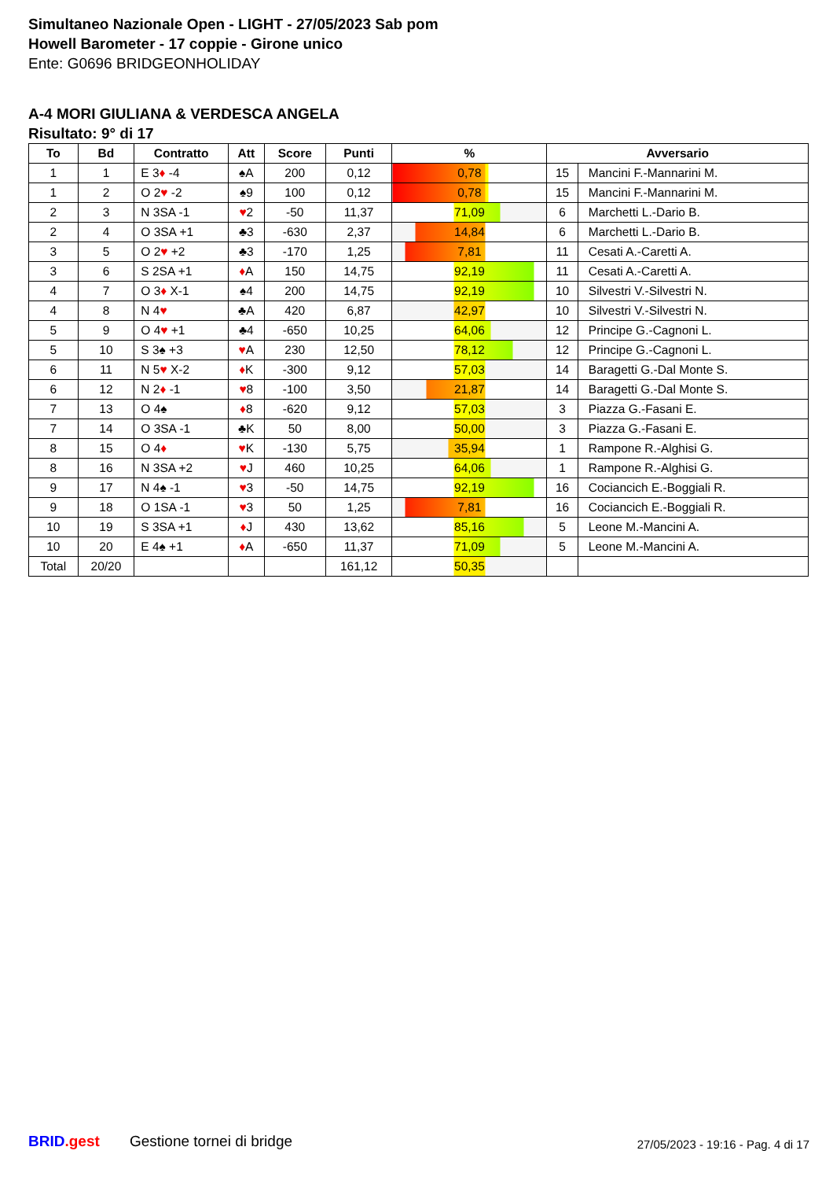Simultaneo Nazionale Open - LIGHT - 27/05/2023 Sab pom
Howell Barometer - 17 coppie - Girone unico
Ente: G0696 BRIDGEONHOLIDAY
A-4 MORI GIULIANA & VERDESCA ANGELA
Risultato: 9° di 17
| To | Bd | Contratto | Att | Score | Punti | % | Avversario | |
| --- | --- | --- | --- | --- | --- | --- | --- | --- |
| 1 | 1 | E 3 ♦ -4 | ♠A | 200 | 0,12 | 0,78 | 15 | Mancini F.-Mannarini M. |
| 1 | 2 | O 2 ♥ -2 | ♠9 | 100 | 0,12 | 0,78 | 15 | Mancini F.-Mannarini M. |
| 2 | 3 | N 3SA -1 | ♥ 2 | -50 | 11,37 | 71,09 | 6 | Marchetti L.-Dario B. |
| 2 | 4 | O 3SA +1 | ♣3 | -630 | 2,37 | 14,84 | 6 | Marchetti L.-Dario B. |
| 3 | 5 | O 2 ♥ +2 | ♣3 | -170 | 1,25 | 7,81 | 11 | Cesati A.-Caretti A. |
| 3 | 6 | S 2SA +1 | ♦ A | 150 | 14,75 | 92,19 | 11 | Cesati A.-Caretti A. |
| 4 | 7 | O 3 ♦ X-1 | ♠4 | 200 | 14,75 | 92,19 | 10 | Silvestri V.-Silvestri N. |
| 4 | 8 | N 4 ♥ | ♣A | 420 | 6,87 | 42,97 | 10 | Silvestri V.-Silvestri N. |
| 5 | 9 | O 4 ♥ +1 | ♣4 | -650 | 10,25 | 64,06 | 12 | Principe G.-Cagnoni L. |
| 5 | 10 | S 3♠ +3 | ♥ A | 230 | 12,50 | 78,12 | 12 | Principe G.-Cagnoni L. |
| 6 | 11 | N 5 ♥ X-2 | ♦ K | -300 | 9,12 | 57,03 | 14 | Baragetti G.-Dal Monte S. |
| 6 | 12 | N 2 ♦ -1 | ♥ 8 | -100 | 3,50 | 21,87 | 14 | Baragetti G.-Dal Monte S. |
| 7 | 13 | O 4♠ | ♦ 8 | -620 | 9,12 | 57,03 | 3 | Piazza G.-Fasani E. |
| 7 | 14 | O 3SA -1 | ♣K | 50 | 8,00 | 50,00 | 3 | Piazza G.-Fasani E. |
| 8 | 15 | O 4 ♦ | ♥ K | -130 | 5,75 | 35,94 | 1 | Rampone R.-Alghisi G. |
| 8 | 16 | N 3SA +2 | ♥ J | 460 | 10,25 | 64,06 | 1 | Rampone R.-Alghisi G. |
| 9 | 17 | N 4♠ -1 | ♥ 3 | -50 | 14,75 | 92,19 | 16 | Cociancich E.-Boggiali R. |
| 9 | 18 | O 1SA -1 | ♥ 3 | 50 | 1,25 | 7,81 | 16 | Cociancich E.-Boggiali R. |
| 10 | 19 | S 3SA +1 | ♦ J | 430 | 13,62 | 85,16 | 5 | Leone M.-Mancini A. |
| 10 | 20 | E 4♠ +1 | ♦ A | -650 | 11,37 | 71,09 | 5 | Leone M.-Mancini A. |
| Total | 20/20 | | | | 161,12 | 50,35 | | |
BRID.gest Gestione tornei di bridge
27/05/2023 - 19:16 - Pag. 4 di 17